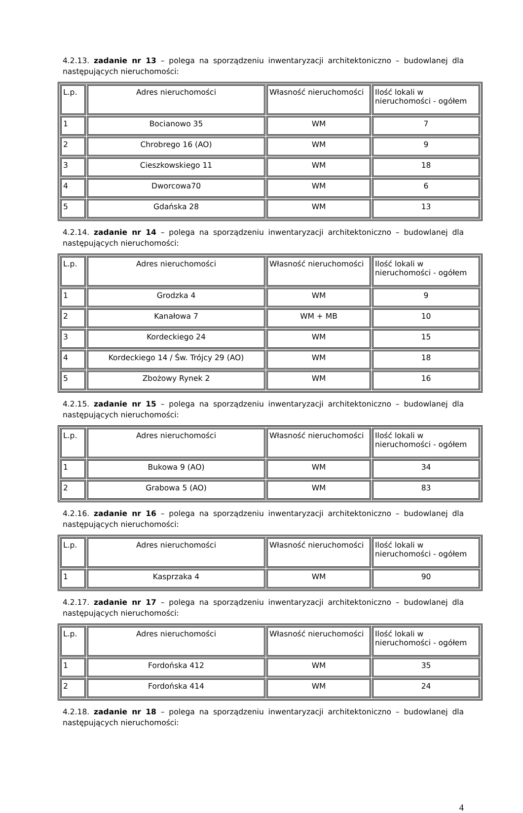4.2.13. zadanie nr 13 – polega na sporządzeniu inwentaryzacji architektoniczno – budowlanej dla następujących nieruchomości:
| L.p. | Adres nieruchomości | Własność nieruchomości | Ilość lokali w nieruchomości - ogółem |
| 1 | Bocianowo 35 | WM | 7 |
| 2 | Chrobrego 16 (AO) | WM | 9 |
| 3 | Cieszkowskiego 11 | WM | 18 |
| 4 | Dworcowa70 | WM | 6 |
| 5 | Gdańska 28 | WM | 13 |
4.2.14. zadanie nr 14 – polega na sporządzeniu inwentaryzacji architektoniczno – budowlanej dla następujących nieruchomości:
| L.p. | Adres nieruchomości | Własność nieruchomości | Ilość lokali w nieruchomości - ogółem |
| 1 | Grodzka 4 | WM | 9 |
| 2 | Kanałowa 7 | WM + MB | 10 |
| 3 | Kordeckiego 24 | WM | 15 |
| 4 | Kordeckiego 14 / Św. Trójcy 29 (AO) | WM | 18 |
| 5 | Zbożowy Rynek 2 | WM | 16 |
4.2.15. zadanie nr 15 – polega na sporządzeniu inwentaryzacji architektoniczno – budowlanej dla następujących nieruchomości:
| L.p. | Adres nieruchomości | Własność nieruchomości | Ilość lokali w nieruchomości - ogółem |
| 1 | Bukowa 9 (AO) | WM | 34 |
| 2 | Grabowa 5 (AO) | WM | 83 |
4.2.16. zadanie nr 16 – polega na sporządzeniu inwentaryzacji architektoniczno – budowlanej dla następujących nieruchomości:
| L.p. | Adres nieruchomości | Własność nieruchomości | Ilość lokali w nieruchomości - ogółem |
| 1 | Kasprzaka 4 | WM | 90 |
4.2.17. zadanie nr 17 – polega na sporządzeniu inwentaryzacji architektoniczno – budowlanej dla następujących nieruchomości:
| L.p. | Adres nieruchomości | Własność nieruchomości | Ilość lokali w nieruchomości - ogółem |
| 1 | Fordońska 412 | WM | 35 |
| 2 | Fordońska 414 | WM | 24 |
4.2.18. zadanie nr 18 – polega na sporządzeniu inwentaryzacji architektoniczno – budowlanej dla następujących nieruchomości:
4